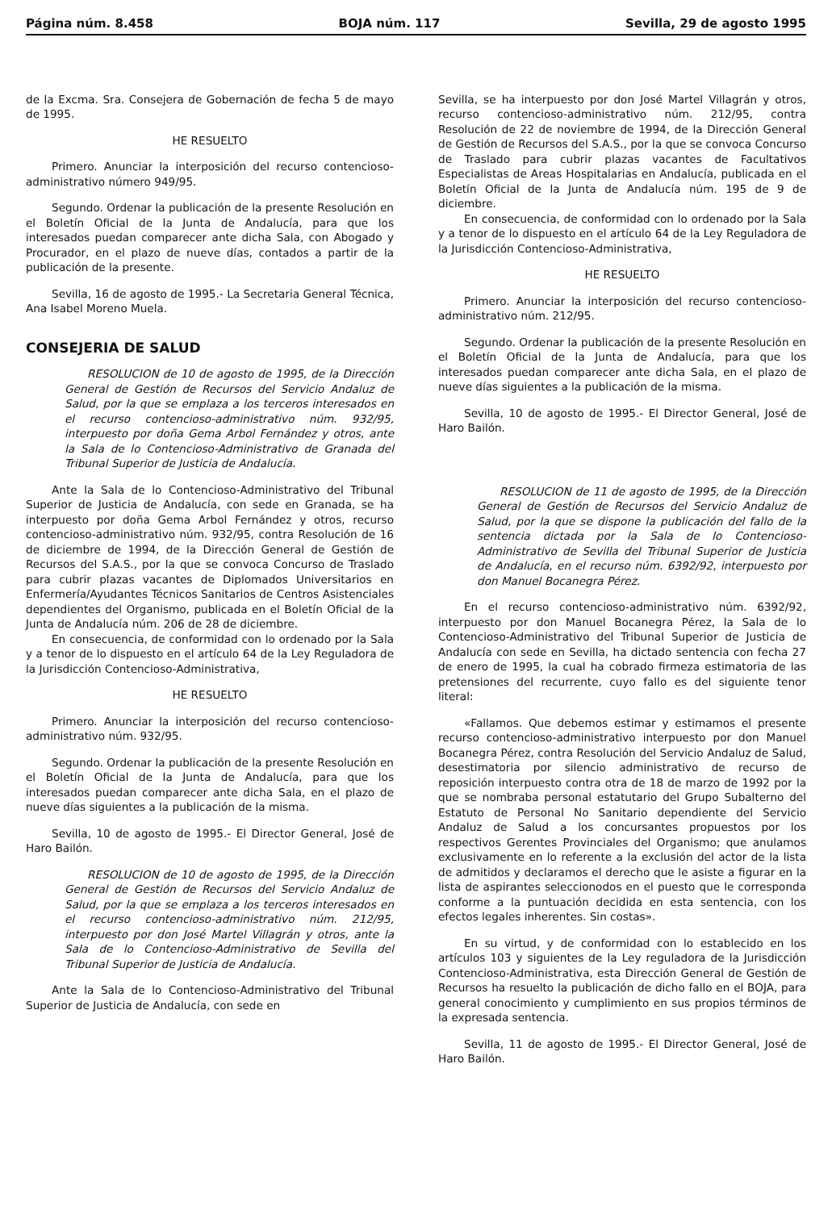Página núm. 8.458 BOJA núm. 117 Sevilla, 29 de agosto 1995
de la Excma. Sra. Consejera de Gobernación de fecha 5 de mayo de 1995.
HE RESUELTO
Primero. Anunciar la interposición del recurso contencioso-administrativo número 949/95.
Segundo. Ordenar la publicación de la presente Resolución en el Boletín Oficial de la Junta de Andalucía, para que los interesados puedan comparecer ante dicha Sala, con Abogado y Procurador, en el plazo de nueve días, contados a partir de la publicación de la presente.
Sevilla, 16 de agosto de 1995.- La Secretaria General Técnica, Ana Isabel Moreno Muela.
CONSEJERIA DE SALUD
RESOLUCION de 10 de agosto de 1995, de la Dirección General de Gestión de Recursos del Servicio Andaluz de Salud, por la que se emplaza a los terceros interesados en el recurso contencioso-administrativo núm. 932/95, interpuesto por doña Gema Arbol Fernández y otros, ante la Sala de lo Contencioso-Administrativo de Granada del Tribunal Superior de Justicia de Andalucía.
Ante la Sala de lo Contencioso-Administrativo del Tribunal Superior de Justicia de Andalucía, con sede en Granada, se ha interpuesto por doña Gema Arbol Fernández y otros, recurso contencioso-administrativo núm. 932/95, contra Resolución de 16 de diciembre de 1994, de la Dirección General de Gestión de Recursos del S.A.S., por la que se convoca Concurso de Traslado para cubrir plazas vacantes de Diplomados Universitarios en Enfermería/Ayudantes Técnicos Sanitarios de Centros Asistenciales dependientes del Organismo, publicada en el Boletín Oficial de la Junta de Andalucía núm. 206 de 28 de diciembre.
En consecuencia, de conformidad con lo ordenado por la Sala y a tenor de lo dispuesto en el artículo 64 de la Ley Reguladora de la Jurisdicción Contencioso-Administrativa,
HE RESUELTO
Primero. Anunciar la interposición del recurso contencioso-administrativo núm. 932/95.
Segundo. Ordenar la publicación de la presente Resolución en el Boletín Oficial de la Junta de Andalucía, para que los interesados puedan comparecer ante dicha Sala, en el plazo de nueve días siguientes a la publicación de la misma.
Sevilla, 10 de agosto de 1995.- El Director General, José de Haro Bailón.
RESOLUCION de 10 de agosto de 1995, de la Dirección General de Gestión de Recursos del Servicio Andaluz de Salud, por la que se emplaza a los terceros interesados en el recurso contencioso-administrativo núm. 212/95, interpuesto por don José Martel Villagrán y otros, ante la Sala de lo Contencioso-Administrativo de Sevilla del Tribunal Superior de Justicia de Andalucía.
Ante la Sala de lo Contencioso-Administrativo del Tribunal Superior de Justicia de Andalucía, con sede en
Sevilla, se ha interpuesto por don José Martel Villagrán y otros, recurso contencioso-administrativo núm. 212/95, contra Resolución de 22 de noviembre de 1994, de la Dirección General de Gestión de Recursos del S.A.S., por la que se convoca Concurso de Traslado para cubrir plazas vacantes de Facultativos Especialistas de Areas Hospitalarias en Andalucía, publicada en el Boletín Oficial de la Junta de Andalucía núm. 195 de 9 de diciembre.
En consecuencia, de conformidad con lo ordenado por la Sala y a tenor de lo dispuesto en el artículo 64 de la Ley Reguladora de la Jurisdicción Contencioso-Administrativa,
HE RESUELTO
Primero. Anunciar la interposición del recurso contencioso-administrativo núm. 212/95.
Segundo. Ordenar la publicación de la presente Resolución en el Boletín Oficial de la Junta de Andalucía, para que los interesados puedan comparecer ante dicha Sala, en el plazo de nueve días siguientes a la publicación de la misma.
Sevilla, 10 de agosto de 1995.- El Director General, José de Haro Bailón.
RESOLUCION de 11 de agosto de 1995, de la Dirección General de Gestión de Recursos del Servicio Andaluz de Salud, por la que se dispone la publicación del fallo de la sentencia dictada por la Sala de lo Contencioso-Administrativo de Sevilla del Tribunal Superior de Justicia de Andalucía, en el recurso núm. 6392/92, interpuesto por don Manuel Bocanegra Pérez.
En el recurso contencioso-administrativo núm. 6392/92, interpuesto por don Manuel Bocanegra Pérez, la Sala de lo Contencioso-Administrativo del Tribunal Superior de Justicia de Andalucía con sede en Sevilla, ha dictado sentencia con fecha 27 de enero de 1995, la cual ha cobrado firmeza estimatoria de las pretensiones del recurrente, cuyo fallo es del siguiente tenor literal:
«Fallamos. Que debemos estimar y estimamos el presente recurso contencioso-administrativo interpuesto por don Manuel Bocanegra Pérez, contra Resolución del Servicio Andaluz de Salud, desestimatoria por silencio administrativo de recurso de reposición interpuesto contra otra de 18 de marzo de 1992 por la que se nombraba personal estatutario del Grupo Subalterno del Estatuto de Personal No Sanitario dependiente del Servicio Andaluz de Salud a los concursantes propuestos por los respectivos Gerentes Provinciales del Organismo; que anulamos exclusivamente en lo referente a la exclusión del actor de la lista de admitidos y declaramos el derecho que le asiste a figurar en la lista de aspirantes seleccionodos en el puesto que le corresponda conforme a la puntuación decidida en esta sentencia, con los efectos legales inherentes. Sin costas».
En su virtud, y de conformidad con lo establecido en los artículos 103 y siguientes de la Ley reguladora de la Jurisdicción Contencioso-Administrativa, esta Dirección General de Gestión de Recursos ha resuelto la publicación de dicho fallo en el BOJA, para general conocimiento y cumplimiento en sus propios términos de la expresada sentencia.
Sevilla, 11 de agosto de 1995.- El Director General, José de Haro Bailón.